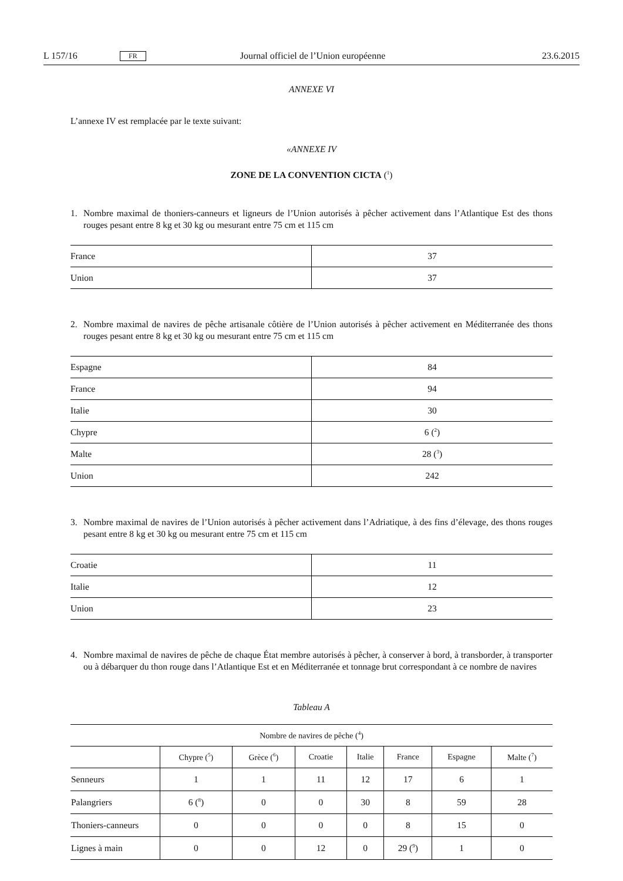L 157/16 FR Journal officiel de l’Union européenne 23.6.2015
ANNEXE VI
L’annexe IV est remplacée par le texte suivant:
«ANNEXE IV
ZONE DE LA CONVENTION CICTA (<sup>1</sup>)
1. Nombre maximal de thoniers-canneurs et ligneurs de l’Union autorisés à pêcher activement dans l’Atlantique Est des thons rouges pesant entre 8 kg et 30 kg ou mesurant entre 75 cm et 115 cm
| France | 37 |
| Union | 37 |
2. Nombre maximal de navires de pêche artisanale côtière de l’Union autorisés à pêcher activement en Méditerranée des thons rouges pesant entre 8 kg et 30 kg ou mesurant entre 75 cm et 115 cm
| Espagne | 84 |
| France | 94 |
| Italie | 30 |
| Chypre | 6 (<sup>2</sup>) |
| Malte | 28 (<sup>3</sup>) |
| Union | 242 |
3. Nombre maximal de navires de l’Union autorisés à pêcher activement dans l’Adriatique, à des fins d’élevage, des thons rouges pesant entre 8 kg et 30 kg ou mesurant entre 75 cm et 115 cm
| Croatie | 11 |
| Italie | 12 |
| Union | 23 |
4. Nombre maximal de navires de pêche de chaque État membre autorisés à pêcher, à conserver à bord, à transborder, à transporter ou à débarquer du thon rouge dans l’Atlantique Est et en Méditerranée et tonnage brut correspondant à ce nombre de navires
Tableau A
| Nombre de navires de pêche (<sup>4</sup>) | | | | | | | |
| --- | --- | --- | --- | --- | --- | --- | --- |
| | Chypre (<sup>5</sup>) | Grèce (<sup>6</sup>) | Croatie | Italie | France | Espagne | Malte (<sup>7</sup>) |
| Senneurs | 1 | 1 | 11 | 12 | 17 | 6 | 1 |
| Palangriers | 6 (<sup>8</sup>) | 0 | 0 | 30 | 8 | 59 | 28 |
| Thoniers-canneurs | 0 | 0 | 0 | 0 | 8 | 15 | 0 |
| Lignes à main | 0 | 0 | 12 | 0 | 29 (<sup>9</sup>) | 1 | 0 |